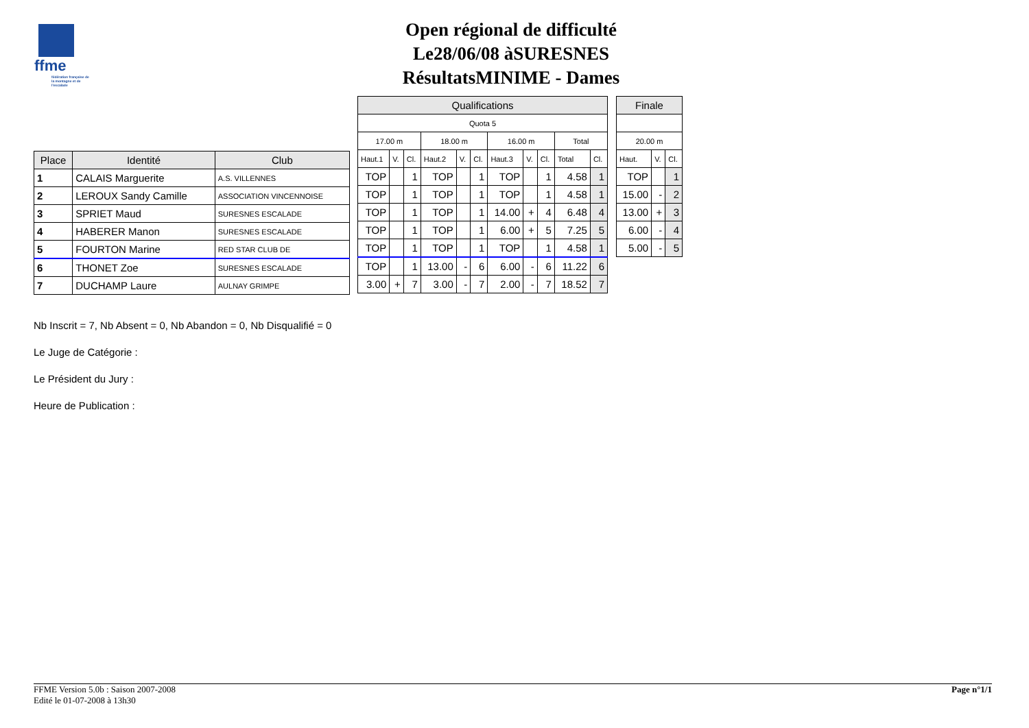ffme
fédération française de la montagne et de l'escalade
Open régional de difficulté
Le28/06/08 àSURESNES
RésultatsMINIME - Dames
| Place | Identité | Club |
| --- | --- | --- |
| 1 | CALAIS Marguerite | A.S. VILLENNES |
| 2 | LEROUX Sandy Camille | ASSOCIATION VINCENNOISE |
| 3 | SPRIET Maud | SURESNES ESCALADE |
| 4 | HABERER Manon | SURESNES ESCALADE |
| 5 | FOURTON Marine | RED STAR CLUB DE |
| 6 | THONET Zoe | SURESNES ESCALADE |
| 7 | DUCHAMP Laure | AULNAY GRIMPE |
| Qualifications | | | | | | | | | | |
| --- | --- | --- | --- | --- | --- | --- | --- | --- | --- | --- |
| Quota 5 | | | | | | | | | | |
| 17.00 m | | | 18.00 m | | | 16.00 m | | | Total | |
| Haut.1 | V. | Cl. | Haut.2 | V. | Cl. | Haut.3 | V. | Cl. | Total | Cl. |
| TOP | | 1 | TOP | | 1 | TOP | | 1 | 4.58 | 1 |
| TOP | | 1 | TOP | | 1 | TOP | | 1 | 4.58 | 1 |
| TOP | | 1 | TOP | | 1 | 14.00 | + | 4 | 6.48 | 4 |
| TOP | | 1 | TOP | | 1 | 6.00 | + | 5 | 7.25 | 5 |
| TOP | | 1 | TOP | | 1 | TOP | | 1 | 4.58 | 1 |
| TOP | | 1 | 13.00 | - | 6 | 6.00 | - | 6 | 11.22 | 6 |
| 3.00 | + | 7 | 3.00 | - | 7 | 2.00 | - | 7 | 18.52 | 7 |
| Finale | | |
| --- | --- | --- |
| 20.00 m | | |
| Haut. | V. | Cl. |
| TOP | | 1 |
| 15.00 | - | 2 |
| 13.00 | + | 3 |
| 6.00 | - | 4 |
| 5.00 | - | 5 |
Nb Inscrit = 7, Nb Absent = 0, Nb Abandon = 0, Nb Disqualifié = 0
Le Juge de Catégorie :
Le Président du Jury :
Heure de Publication :
FFME Version 5.0b : Saison 2007-2008
Edité le 01-07-2008 à 13h30
Page n°1/1